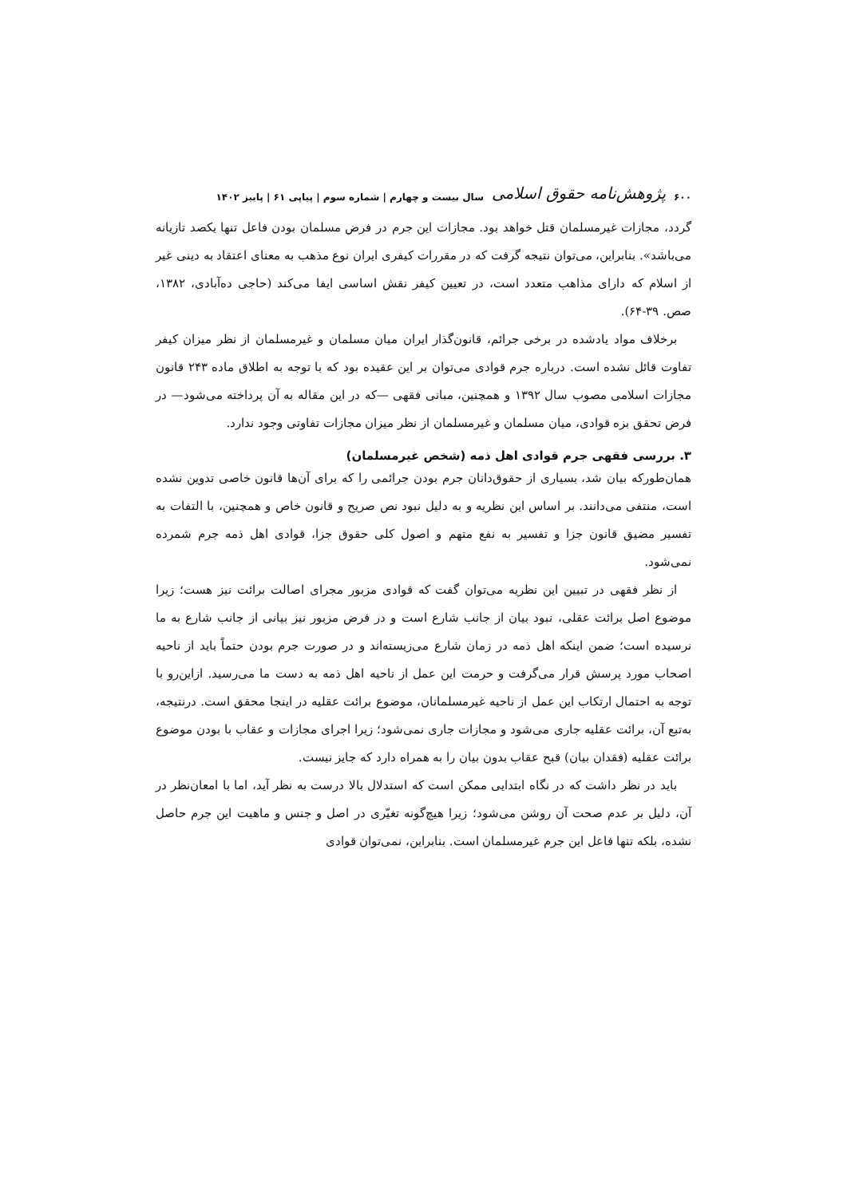۶۰۰ پژوهش‌نامه حقوق اسلامی سال بیست و چهارم | شماره سوم | پیاپی ۶۱ | پاییز ۱۴۰۲
گردد، مجازات غیرمسلمان قتل خواهد بود. مجازات این جرم در فرض مسلمان بودن فاعل تنها یکصد تازیانه می‌باشد». بنابراین، می‌توان نتیجه گرفت که در مقررات کیفری ایران نوع مذهب به معنای اعتقاد به دینی غیر از اسلام که دارای مذاهب متعدد است، در تعیین کیفر نقش اساسی ایفا می‌کند (حاجی ده‌آبادی، ۱۳۸۲، صص. ۳۹-۶۴).
برخلاف مواد یادشده در برخی جرائم، قانون‌گذار ایران میان مسلمان و غیرمسلمان از نظر میزان کیفر تفاوت قائل نشده است. درباره جرم قوادی می‌توان بر این عقیده بود که با توجه به اطلاق ماده ۲۴۳ قانون مجازات اسلامی مصوب سال ۱۳۹۲ و همچنین، مبانی فقهی —که در این مقاله به آن پرداخته می‌شود— در فرض تحقق بزه قوادی، میان مسلمان و غیرمسلمان از نظر میزان مجازات تفاوتی وجود ندارد.
۳. بررسی فقهی جرم قوادی اهل ذمه (شخص غیرمسلمان)
همان‌طورکه بیان شد، بسیاری از حقوق‌دانان جرم بودن جرائمی را که برای آن‌ها قانون خاصی تدوین نشده است، منتفی می‌دانند. بر اساس این نظریه و به دلیل نبود نص صریح و قانون خاص و همچنین، با التفات به تفسیر مضیق قانون جزا و تفسیر به نفع متهم و اصول کلی حقوق جزا، قوادی اهل ذمه جرم شمرده نمی‌شود.
از نظر فقهی در تبیین این نظریه می‌توان گفت که قوادی مزبور مجرای اصالت برائت نیز هست؛ زیرا موضوع اصل برائت عقلی، نبود بیان از جانب شارع است و در فرض مزبور نیز بیانی از جانب شارع به ما نرسیده است؛ ضمن اینکه اهل ذمه در زمان شارع می‌زیسته‌اند و در صورت جرم بودن حتماً باید از ناحیه اصحاب مورد پرسش قرار می‌گرفت و حرمت این عمل از ناحیه اهل ذمه به دست ما می‌رسید. ازاین‌رو با توجه به احتمال ارتکاب این عمل از ناحیه غیرمسلمانان، موضوع برائت عقلیه در اینجا محقق است. درنتیجه، به‌تبع آن، برائت عقلیه جاری می‌شود و مجازات جاری نمی‌شود؛ زیرا اجرای مجازات و عقاب با بودن موضوع برائت عقلیه (فقدان بیان) قبح عقاب بدون بیان را به همراه دارد که جایز نیست.
باید در نظر داشت که در نگاه ابتدایی ممکن است که استدلال بالا درست به نظر آید، اما با امعان‌نظر در آن، دلیل بر عدم صحت آن روشن می‌شود؛ زیرا هیچ‌گونه تغیّری در اصل و جنس و ماهیت این جرم حاصل نشده، بلکه تنها فاعل این جرم غیرمسلمان است. بنابراین، نمی‌توان قوادی